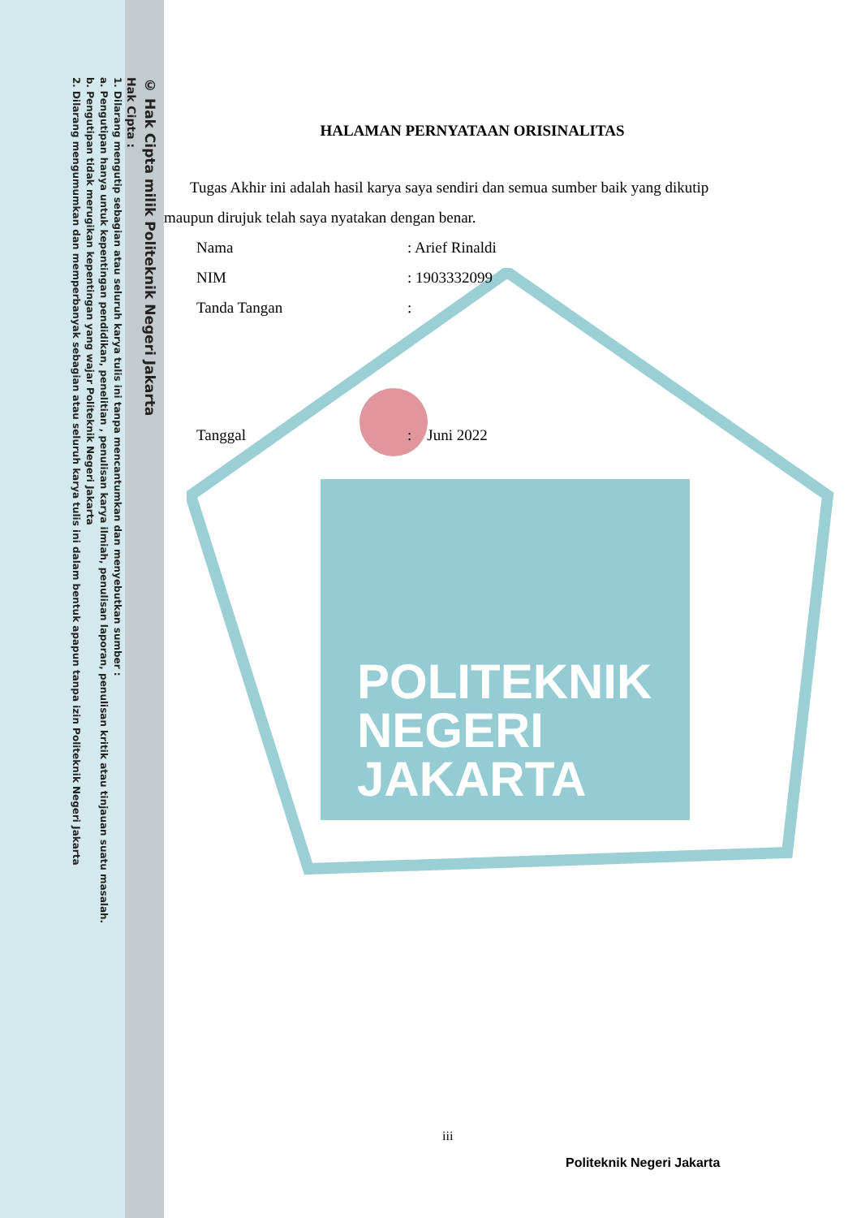POLITEKNIK
NEGERI
JAKARTA
© Hak Cipta milik Politeknik Negeri Jakarta
Hak Cipta :
1. Dilarang mengutip sebagian atau seluruh karya tulis ini tanpa mencantumkan dan menyebutkan sumber :
a. Pengutipan hanya untuk kepentingan pendidikan, penelitian , penulisan karya ilmiah, penulisan laporan, penulisan kritik atau tinjauan suatu masalah.
b. Pengutipan tidak merugikan kepentingan yang wajar Politeknik Negeri Jakarta
2. Dilarang mengumumkan dan memperbanyak sebagian atau seluruh karya tulis ini dalam bentuk apapun tanpa izin Politeknik Negeri Jakarta
HALAMAN PERNYATAAN ORISINALITAS
Tugas Akhir ini adalah hasil karya saya sendiri dan semua sumber baik yang dikutip maupun dirujuk telah saya nyatakan dengan benar.
Nama: Arief Rinaldi
NIM: 1903332099
Tanda Tangan:
Tanggal: Juni 2022
iii
Politeknik Negeri Jakarta